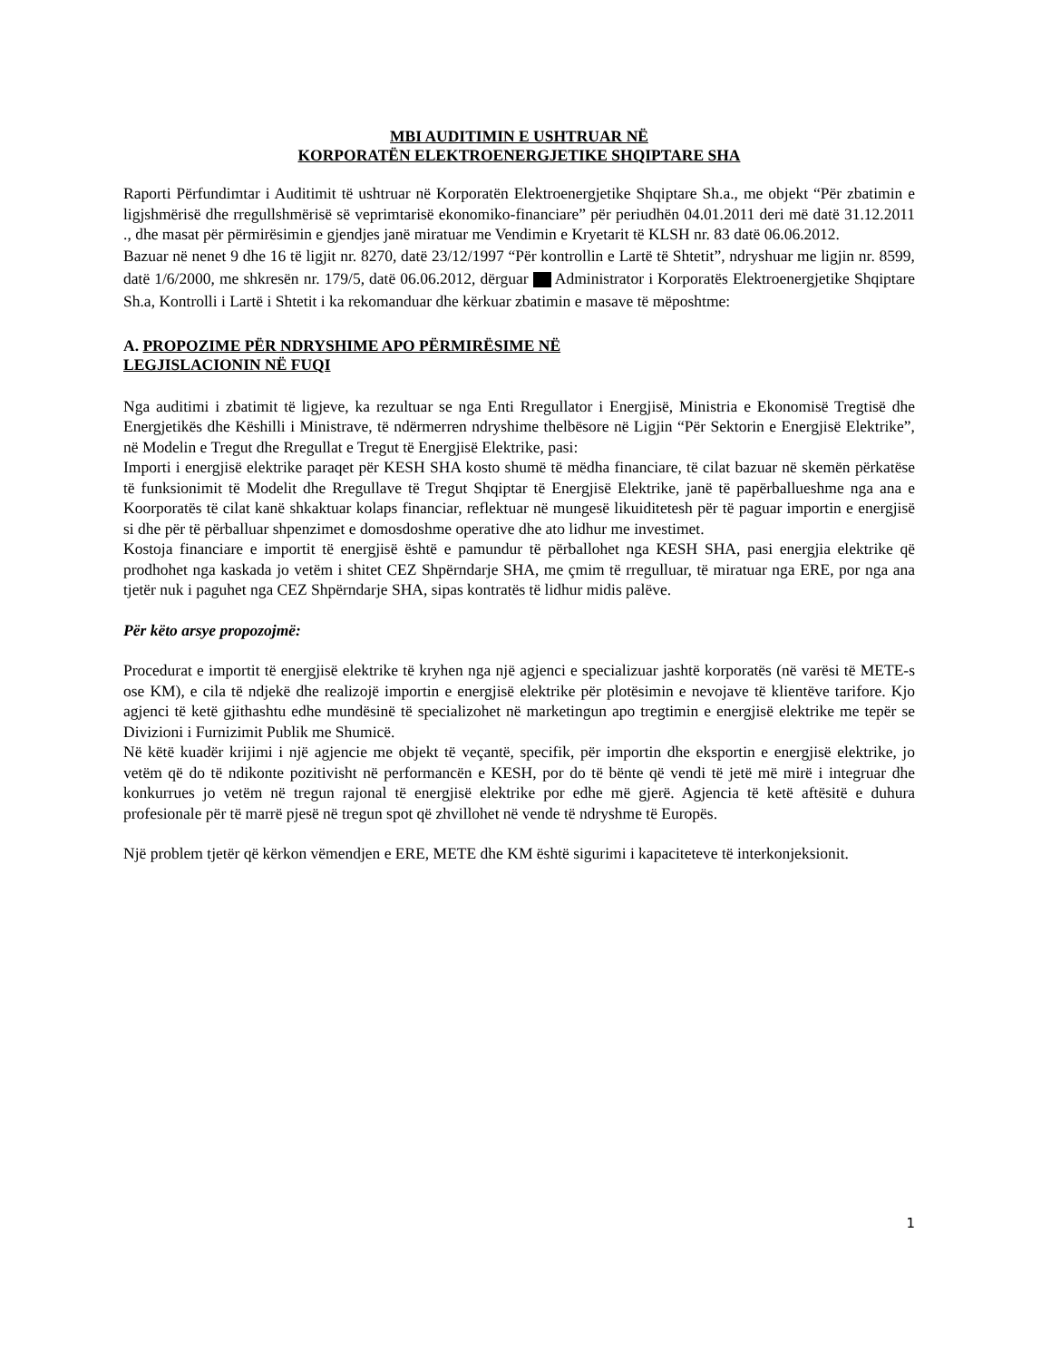MBI AUDITIMIN E USHTRUAR NË
KORPORATËN ELEKTROENERGJETIKE SHQIPTARE SHA
Raporti Përfundimtar i Auditimit të ushtruar në Korporatën Elektroenergjetike Shqiptare Sh.a., me objekt “Për zbatimin e ligjshmërisë dhe rregullshmërisë së veprimtarisë ekonomiko-financiare” për periudhën 04.01.2011 deri më datë 31.12.2011 ., dhe masat për përmirësimin e gjendjes janë miratuar me Vendimin e Kryetarit të KLSH nr. 83 datë 06.06.2012.
Bazuar në nenet 9 dhe 16 të ligjit nr. 8270, datë 23/12/1997 “Për kontrollin e Lartë të Shtetit”, ndryshuar me ligjin nr. 8599, datë 1/6/2000, me shkresën nr. 179/5, datë 06.06.2012, dërguar Administrator i Korporatës Elektroenergjetike Shqiptare Sh.a, Kontrolli i Lartë i Shtetit i ka rekomanduar dhe kërkuar zbatimin e masave të mëposhtme:
A. PROPOZIME PËR NDRYSHIME APO PËRMIRËSIME NË
LEGJISLACIONIN NË FUQI
Nga auditimi i zbatimit të ligjeve, ka rezultuar se nga Enti Rregullator i Energjisë, Ministria e Ekonomisë Tregtisë dhe Energjetikës dhe Këshilli i Ministrave, të ndërmerren ndryshime thelbësore në Ligjin “Për Sektorin e Energjisë Elektrike”, në Modelin e Tregut dhe Rregullat e Tregut të Energjisë Elektrike, pasi:
Importi i energjisë elektrike paraqet për KESH SHA kosto shumë të mëdha financiare, të cilat bazuar në skemën përkatëse të funksionimit të Modelit dhe Rregullave të Tregut Shqiptar të Energjisë Elektrike, janë të papërballueshme nga ana e Koorporatës të cilat kanë shkaktuar kolaps financiar, reflektuar në mungesë likuiditetesh për të paguar importin e energjisë si dhe për të përballuar shpenzimet e domosdoshme operative dhe ato lidhur me investimet.
Kostoja financiare e importit të energjisë është e pamundur të përballohet nga KESH SHA, pasi energjia elektrike që prodhohet nga kaskada jo vetëm i shitet CEZ Shpërndarje SHA, me çmim të rregulluar, të miratuar nga ERE, por nga ana tjetër nuk i paguhet nga CEZ Shpërndarje SHA, sipas kontratës të lidhur midis palëve.
Për këto arsye propozojmë:
Procedurat e importit të energjisë elektrike të kryhen nga një agjenci e specializuar jashtë korporatës (në varësi të METE-s ose KM), e cila të ndjekë dhe realizojë importin e energjisë elektrike për plotësimin e nevojave të klientëve tarifore. Kjo agjenci të ketë gjithashtu edhe mundësinë të specializohet në marketingun apo tregtimin e energjisë elektrike me tepër se Divizioni i Furnizimit Publik me Shumicë.
Në këtë kuadër krijimi i një agjencie me objekt të veçantë, specifik, për importin dhe eksportin e energjisë elektrike, jo vetëm që do të ndikonte pozitivisht në performancën e KESH, por do të bënte që vendi të jetë më mirë i integruar dhe konkurrues jo vetëm në tregun rajonal të energjisë elektrike por edhe më gjerë. Agjencia të ketë aftësitë e duhura profesionale për të marrë pjesë në tregun spot që zhvillohet në vende të ndryshme të Europës.
Një problem tjetër që kërkon vëmendjen e ERE, METE dhe KM është sigurimi i kapaciteteve të interkonjeksionit.
1